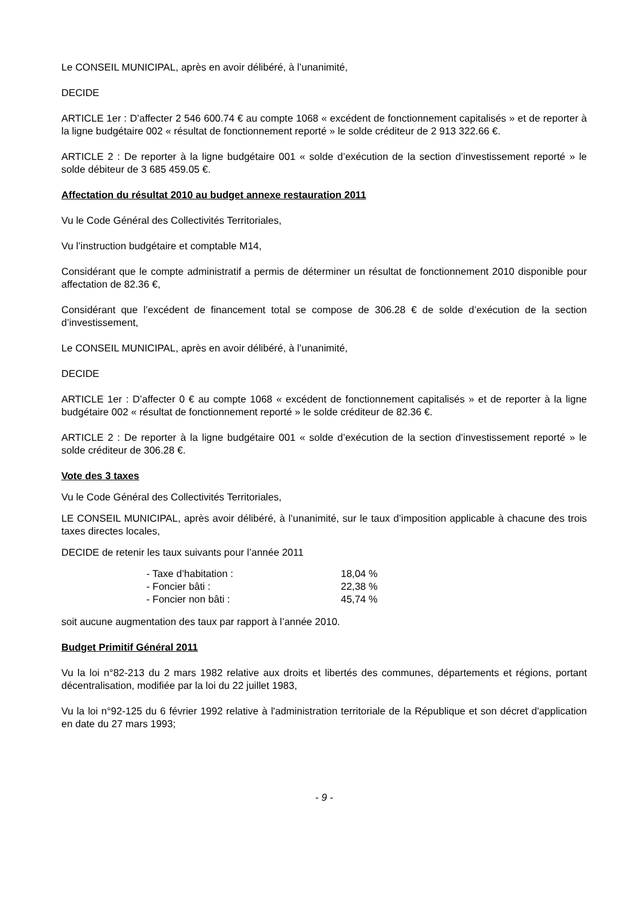Le CONSEIL MUNICIPAL, après en avoir délibéré, à l’unanimité,
DECIDE
ARTICLE 1er : D’affecter 2 546 600.74 € au compte 1068 « excédent de fonctionnement capitalisés » et de reporter à la ligne budgétaire 002 « résultat de fonctionnement reporté » le solde créditeur de 2 913 322.66 €.
ARTICLE 2 : De reporter à la ligne budgétaire 001 « solde d’exécution de la section d’investissement reporté » le solde débiteur de 3 685 459.05 €.
Affectation du résultat 2010 au budget annexe restauration 2011
Vu le Code Général des Collectivités Territoriales,
Vu l’instruction budgétaire et comptable M14,
Considérant que le compte administratif a permis de déterminer un résultat de fonctionnement 2010 disponible pour affectation de 82.36 €,
Considérant que l’excédent de financement total se compose de 306.28 € de solde d’exécution de la section d’investissement,
Le CONSEIL MUNICIPAL, après en avoir délibéré, à l’unanimité,
DECIDE
ARTICLE 1er : D’affecter 0 € au compte 1068 « excédent de fonctionnement capitalisés » et de reporter à la ligne budgétaire 002 « résultat de fonctionnement reporté » le solde créditeur de 82.36 €.
ARTICLE 2 : De reporter à la ligne budgétaire 001 « solde d’exécution de la section d’investissement reporté » le solde créditeur de 306.28 €.
Vote des 3 taxes
Vu le Code Général des Collectivités Territoriales,
LE CONSEIL MUNICIPAL, après avoir délibéré, à l’unanimité, sur le taux d’imposition applicable à chacune des trois taxes directes locales,
DECIDE de retenir les taux suivants pour l’année 2011
| - Taxe d’habitation : | 18,04 % |
| - Foncier bâti : | 22,38 % |
| - Foncier non bâti : | 45,74 % |
soit aucune augmentation des taux par rapport à l’année 2010.
Budget Primitif Général 2011
Vu la loi n°82-213 du 2 mars 1982 relative aux droits et libertés des communes, départements et régions, portant décentralisation, modifiée par la loi du 22 juillet 1983,
Vu la loi n°92-125 du 6 février 1992 relative à l'administration territoriale de la République et son décret d'application en date du 27 mars 1993;
- 9 -